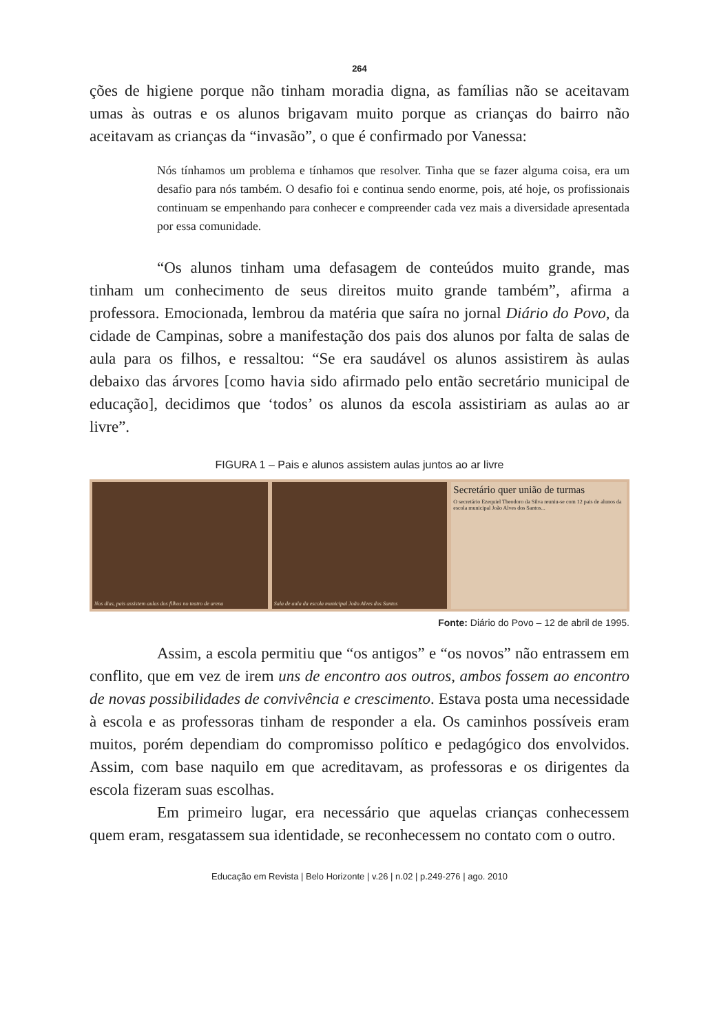264
ções de higiene porque não tinham moradia digna, as famílias não se aceitavam umas às outras e os alunos brigavam muito porque as crianças do bairro não aceitavam as crianças da “invasão”, o que é confirmado por Vanessa:
Nós tínhamos um problema e tínhamos que resolver. Tinha que se fazer alguma coisa, era um desafio para nós também. O desafio foi e continua sendo enorme, pois, até hoje, os profissionais continuam se empenhando para conhecer e compreender cada vez mais a diversidade apresentada por essa comunidade.
“Os alunos tinham uma defasagem de conteúdos muito grande, mas tinham um conhecimento de seus direitos muito grande também”, afirma a professora. Emocionada, lembrou da matéria que saíra no jornal Diário do Povo, da cidade de Campinas, sobre a manifestação dos pais dos alunos por falta de salas de aula para os filhos, e ressaltou: “Se era saudável os alunos assistirem às aulas debaixo das árvores [como havia sido afirmado pelo então secretário municipal de educação], decidimos que ‘todos’ os alunos da escola assistiriam as aulas ao ar livre”.
FIGURA 1 – Pais e alunos assistem aulas juntos ao ar livre
Nos dias, pais assistem aulas dos filhos no teatro de arena
Sala de aula da escola municipal João Alves dos Santos
Secretário quer união de turmas
O secretário Ezequiel Theodoro da Silva reuniu-se com 12 pais de alunos da escola municipal João Alves dos Santos...
Fonte: Diário do Povo – 12 de abril de 1995.
Assim, a escola permitiu que “os antigos” e “os novos” não entrassem em conflito, que em vez de irem uns de encontro aos outros, ambos fossem ao encontro de novas possibilidades de convivência e crescimento. Estava posta uma necessidade à escola e as professoras tinham de responder a ela. Os caminhos possíveis eram muitos, porém dependiam do compromisso político e pedagógico dos envolvidos. Assim, com base naquilo em que acreditavam, as professoras e os dirigentes da escola fizeram suas escolhas.
Em primeiro lugar, era necessário que aquelas crianças conhecessem quem eram, resgatassem sua identidade, se reconhecessem no contato com o outro.
Educação em Revista | Belo Horizonte | v.26 | n.02 | p.249-276 | ago. 2010